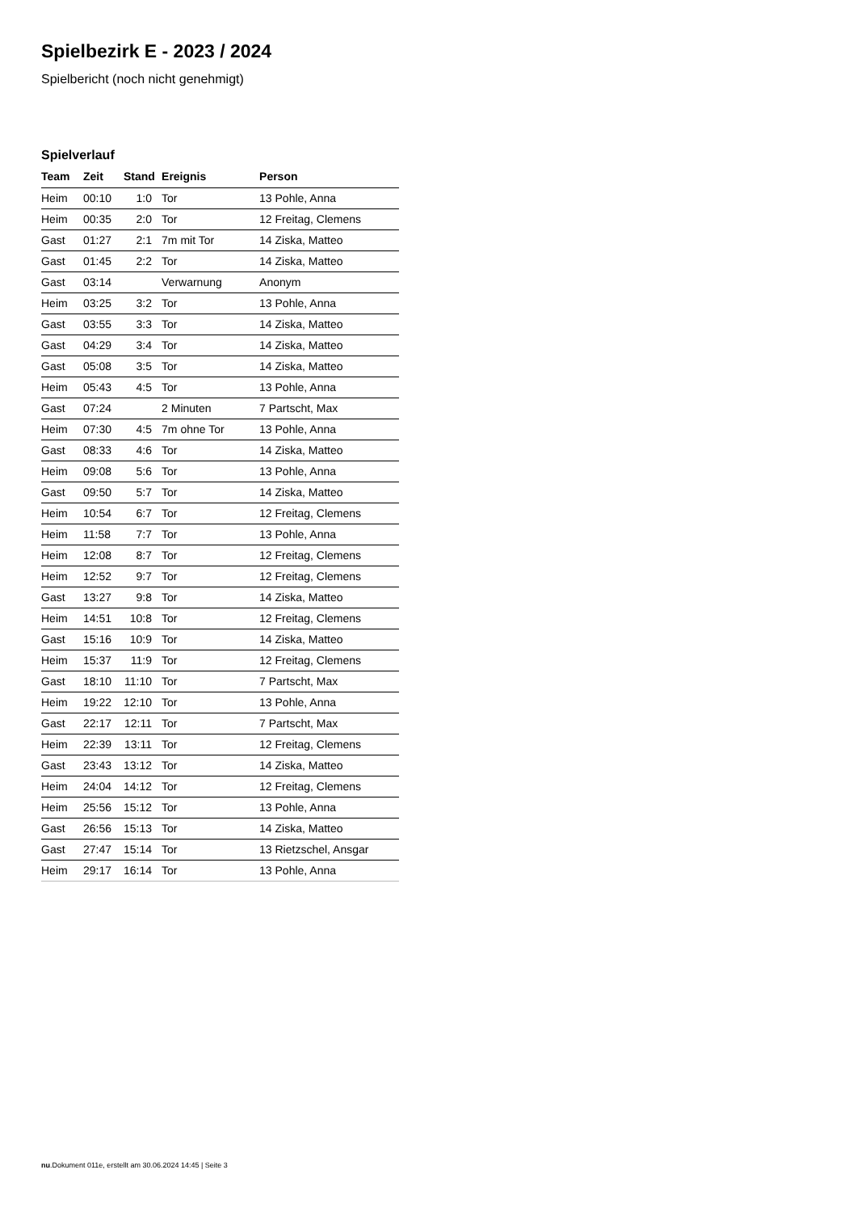Spielbezirk E - 2023 / 2024
Spielbericht (noch nicht genehmigt)
Spielverlauf
| Team | Zeit | Stand | Ereignis | Person |
| --- | --- | --- | --- | --- |
| Heim | 00:10 | 1:0 | Tor | 13 Pohle, Anna |
| Heim | 00:35 | 2:0 | Tor | 12 Freitag, Clemens |
| Gast | 01:27 | 2:1 | 7m mit Tor | 14 Ziska, Matteo |
| Gast | 01:45 | 2:2 | Tor | 14 Ziska, Matteo |
| Gast | 03:14 | | Verwarnung | Anonym |
| Heim | 03:25 | 3:2 | Tor | 13 Pohle, Anna |
| Gast | 03:55 | 3:3 | Tor | 14 Ziska, Matteo |
| Gast | 04:29 | 3:4 | Tor | 14 Ziska, Matteo |
| Gast | 05:08 | 3:5 | Tor | 14 Ziska, Matteo |
| Heim | 05:43 | 4:5 | Tor | 13 Pohle, Anna |
| Gast | 07:24 | | 2 Minuten | 7 Partscht, Max |
| Heim | 07:30 | 4:5 | 7m ohne Tor | 13 Pohle, Anna |
| Gast | 08:33 | 4:6 | Tor | 14 Ziska, Matteo |
| Heim | 09:08 | 5:6 | Tor | 13 Pohle, Anna |
| Gast | 09:50 | 5:7 | Tor | 14 Ziska, Matteo |
| Heim | 10:54 | 6:7 | Tor | 12 Freitag, Clemens |
| Heim | 11:58 | 7:7 | Tor | 13 Pohle, Anna |
| Heim | 12:08 | 8:7 | Tor | 12 Freitag, Clemens |
| Heim | 12:52 | 9:7 | Tor | 12 Freitag, Clemens |
| Gast | 13:27 | 9:8 | Tor | 14 Ziska, Matteo |
| Heim | 14:51 | 10:8 | Tor | 12 Freitag, Clemens |
| Gast | 15:16 | 10:9 | Tor | 14 Ziska, Matteo |
| Heim | 15:37 | 11:9 | Tor | 12 Freitag, Clemens |
| Gast | 18:10 | 11:10 | Tor | 7 Partscht, Max |
| Heim | 19:22 | 12:10 | Tor | 13 Pohle, Anna |
| Gast | 22:17 | 12:11 | Tor | 7 Partscht, Max |
| Heim | 22:39 | 13:11 | Tor | 12 Freitag, Clemens |
| Gast | 23:43 | 13:12 | Tor | 14 Ziska, Matteo |
| Heim | 24:04 | 14:12 | Tor | 12 Freitag, Clemens |
| Heim | 25:56 | 15:12 | Tor | 13 Pohle, Anna |
| Gast | 26:56 | 15:13 | Tor | 14 Ziska, Matteo |
| Gast | 27:47 | 15:14 | Tor | 13 Rietzschel, Ansgar |
| Heim | 29:17 | 16:14 | Tor | 13 Pohle, Anna |
nu.Dokument 011e, erstellt am 30.06.2024 14:45 | Seite 3